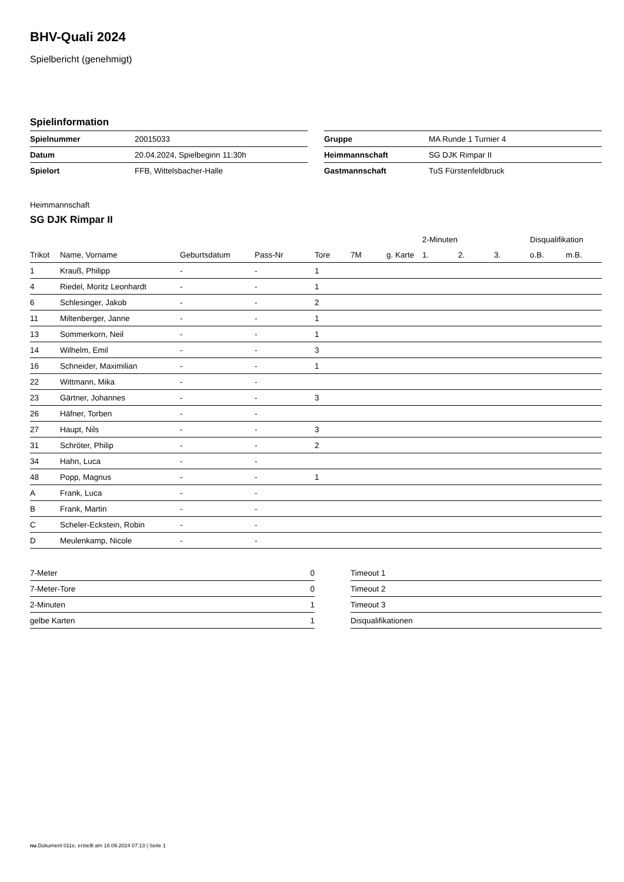BHV-Quali 2024
Spielbericht (genehmigt)
Spielinformation
| Spielnummer | 20015033 |
| Datum | 20.04.2024, Spielbeginn 11:30h |
| Spielort | FFB, Wittelsbacher-Halle |
| Gruppe | MA Runde 1 Turnier 4 |
| Heimmannschaft | SG DJK Rimpar II |
| Gastmannschaft | TuS Fürstenfeldbruck |
Heimmannschaft
SG DJK Rimpar II
| | | | | | | | 2-Minuten | | | Disqualifikation | |
| --- | --- | --- | --- | --- | --- | --- | --- | --- | --- | --- | --- |
| Trikot | Name, Vorname | Geburtsdatum | Pass-Nr | Tore | 7M | g. Karte | 1. | 2. | 3. | o.B. | m.B. |
| 1 | Krauß, Philipp | - | - | 1 | | | | | | | |
| 4 | Riedel, Moritz Leonhardt | - | - | 1 | | | | | | | |
| 6 | Schlesinger, Jakob | - | - | 2 | | | | | | | |
| 11 | Miltenberger, Janne | - | - | 1 | | | | | | | |
| 13 | Sommerkorn, Neil | - | - | 1 | | | | | | | |
| 14 | Wilhelm, Emil | - | - | 3 | | | | | | | |
| 16 | Schneider, Maximilian | - | - | 1 | | | | | | | |
| 22 | Wittmann, Mika | - | - | | | | | | | | |
| 23 | Gärtner, Johannes | - | - | 3 | | | | | | | |
| 26 | Häfner, Torben | - | - | | | | | | | | |
| 27 | Haupt, Nils | - | - | 3 | | | | | | | |
| 31 | Schröter, Philip | - | - | 2 | | | | | | | |
| 34 | Hahn, Luca | - | - | | | | | | | | |
| 48 | Popp, Magnus | - | - | 1 | | | | | | | |
| A | Frank, Luca | - | - | | | | | | | | |
| B | Frank, Martin | - | - | | | | | | | | |
| C | Scheler-Eckstein, Robin | - | - | | | | | | | | |
| D | Meulenkamp, Nicole | - | - | | | | | | | | |
| 7-Meter | 0 |
| 7-Meter-Tore | 0 |
| 2-Minuten | 1 |
| gelbe Karten | 1 |
| Timeout 1 |
| Timeout 2 |
| Timeout 3 |
| Disqualifikationen |
nu.Dokument 011e, erstellt am 18.09.2024 07:13 | Seite 1